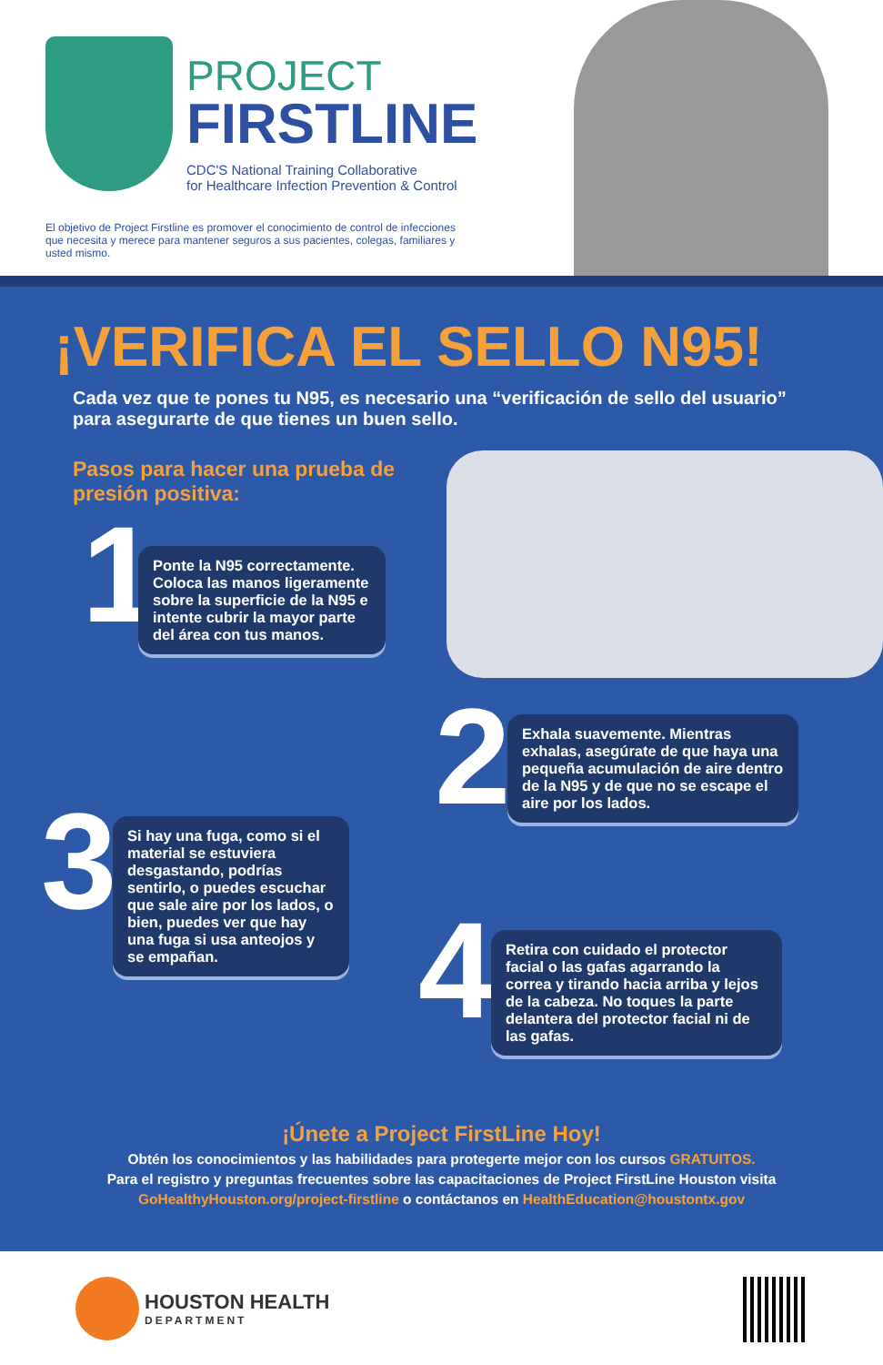PROJECT
FIRSTLINE
CDC'S National Training Collaborative
for Healthcare Infection Prevention & Control
El objetivo de Project Firstline es promover el conocimiento de control de infecciones que necesita y merece para mantener seguros a sus pacientes, colegas, familiares y usted mismo.
¡VERIFICA EL SELLO N95!
Cada vez que te pones tu N95, es necesario una “verificación de sello del usuario” para asegurarte de que tienes un buen sello.
Pasos para hacer una prueba de presión positiva:
1
Ponte la N95 correctamente. Coloca las manos ligeramente sobre la superficie de la N95 e intente cubrir la mayor parte del área con tus manos.
2
Exhala suavemente. Mientras exhalas, asegúrate de que haya una pequeña acumulación de aire dentro de la N95 y de que no se escape el aire por los lados.
3
Si hay una fuga, como si el material se estuviera desgastando, podrías sentirlo, o puedes escuchar que sale aire por los lados, o bien, puedes ver que hay una fuga si usa anteojos y se empañan.
4
Retira con cuidado el protector facial o las gafas agarrando la correa y tirando hacia arriba y lejos de la cabeza. No toques la parte delantera del protector facial ni de las gafas.
¡Únete a Project FirstLine Hoy!
Obtén los conocimientos y las habilidades para protegerte mejor con los cursos GRATUITOS.
Para el registro y preguntas frecuentes sobre las capacitaciones de Project FirstLine Houston visita
GoHealthyHouston.org/project-firstline o contáctanos en HealthEducation@houstontx.gov
HOUSTON HEALTH
DEPARTMENT